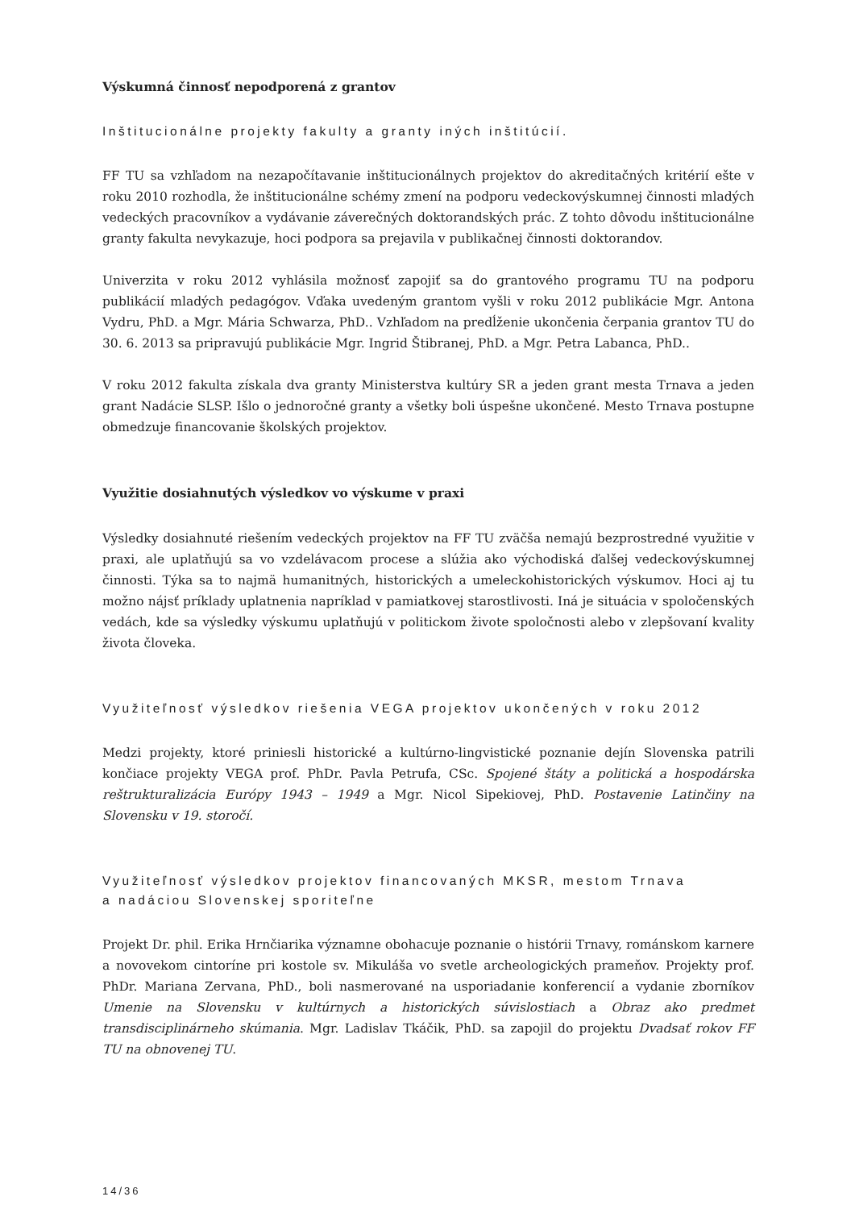Výskumná činnosť nepodporená z grantov
Inštitucionálne projekty fakulty a granty iných inštitúcií.
FF TU sa vzhľadom na nezapočítavanie inštitucionálnych projektov do akreditačných kritérií ešte v roku 2010 rozhodla, že inštitucionálne schémy zmení na podporu vedeckovýskumnej činnosti mladých vedeckých pracovníkov a vydávanie záverečných doktorandských prác. Z tohto dôvodu inštitucionálne granty fakulta nevykazuje, hoci podpora sa prejavila v publikačnej činnosti doktorandov.
Univerzita v roku 2012 vyhlásila možnosť zapojiť sa do grantového programu TU na podporu publikácií mladých pedagógov. Vďaka uvedeným grantom vyšli v roku 2012 publikácie Mgr. Antona Vydru, PhD. a Mgr. Mária Schwarza, PhD.. Vzhľadom na predĺženie ukončenia čerpania grantov TU do 30. 6. 2013 sa pripravujú publikácie Mgr. Ingrid Štibranej, PhD. a Mgr. Petra Labanca, PhD..
V roku 2012 fakulta získala dva granty Ministerstva kultúry SR a jeden grant mesta Trnava a jeden grant Nadácie SLSP. Išlo o jednoročné granty a všetky boli úspešne ukončené. Mesto Trnava postupne obmedzuje financovanie školských projektov.
Využitie dosiahnutých výsledkov vo výskume v praxi
Výsledky dosiahnuté riešením vedeckých projektov na FF TU zväčša nemajú bezprostredné využitie v praxi, ale uplatňujú sa vo vzdelávacom procese a slúžia ako východiská ďalšej vedeckovýskumnej činnosti. Týka sa to najmä humanitných, historických a umeleckohistorických výskumov. Hoci aj tu možno nájsť príklady uplatnenia napríklad v pamiatkovej starostlivosti. Iná je situácia v spoločenských vedách, kde sa výsledky výskumu uplatňujú v politickom živote spoločnosti alebo v zlepšovaní kvality života človeka.
Využiteľnosť výsledkov riešenia VEGA projektov ukončených v roku 2012
Medzi projekty, ktoré priniesli historické a kultúrno-lingvistické poznanie dejín Slovenska patrili končiace projekty VEGA prof. PhDr. Pavla Petrufa, CSc. Spojené štáty a politická a hospodárska reštrukturalizácia Európy 1943 – 1949 a Mgr. Nicol Sipekiovej, PhD. Postavenie Latinčiny na Slovensku v 19. storočí.
Využiteľnosť výsledkov projektov financovaných MKSR, mestom Trnava
a nadáciou Slovenskej sporiteľne
Projekt Dr. phil. Erika Hrnčiarika významne obohacuje poznanie o histórii Trnavy, románskom karnere a novovekom cintoríne pri kostole sv. Mikuláša vo svetle archeologických prameňov. Projekty prof. PhDr. Mariana Zervana, PhD., boli nasmerované na usporiadanie konferencií a vydanie zborníkov Umenie na Slovensku v kultúrnych a historických súvislostiach a Obraz ako predmet transdisciplinárneho skúmania. Mgr. Ladislav Tkáčik, PhD. sa zapojil do projektu Dvadsať rokov FF TU na obnovenej TU.
14/36